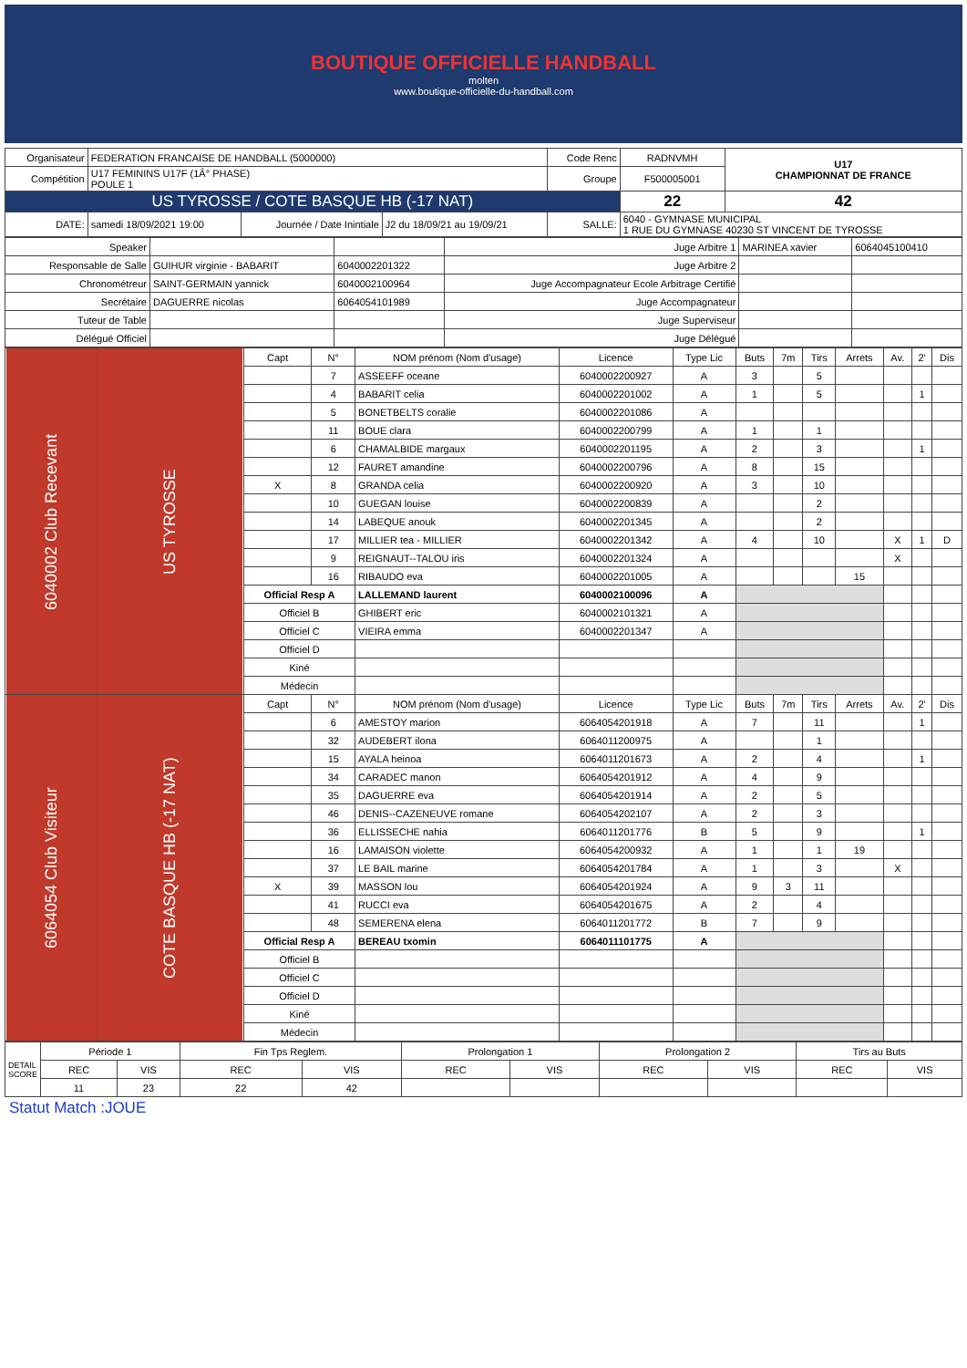BOUTIQUE OFFICIELLE HANDBALL
molten
www.boutique-officielle-du-handball.com
| Organisateur | FEDERATION FRANCAISE DE HANDBALL (5000000) | | | Code Renc | RADNVMH | U17 CHAMPIONNAT DE FRANCE |
| Compétition | U17 FEMININS U17F (1Â° PHASE) POULE 1 | | | Groupe | F500005001 | |
| US TYROSSE / COTE BASQUE HB (-17 NAT) | | | | | 22 | 42 |
| DATE: | samedi 18/09/2021 19:00 | Journée / Date Inintiale | J2 du 18/09/21 au 19/09/21 | SALLE: | 6040 - GYMNASE MUNICIPAL 1 RUE DU GYMNASE 40230 ST VINCENT DE TYROSSE | |
| Speaker | | | Juge Arbitre 1 | MARINEA xavier | 6064045100410 |
| Responsable de Salle | GUIHUR virginie - BABARIT | 6040002201322 | Juge Arbitre 2 | | |
| Chronométreur | SAINT-GERMAIN yannick | 6040002100964 | Juge Accompagnateur Ecole Arbitrage Certifié | | |
| Secrétaire | DAGUERRE nicolas | 6064054101989 | Juge Accompagnateur | | |
| Tuteur de Table | | | Juge Superviseur | | |
| Délégué Officiel | | | Juge Délégué | | |
| 6040002 Club Recevant | US TYROSSE | Capt | N° | NOM prénom (Nom d'usage) | Licence | Type Lic | Buts | 7m | Tirs | Arrets | Av. | 2' | Dis |
| | | | 7 | ASSEEFF oceane | 6040002200927 | A | 3 | | 5 | | | | |
| | | | 4 | BABARIT celia | 6040002201002 | A | 1 | | 5 | | | 1 | |
| | | | 5 | BONETBELTS coralie | 6040002201086 | A | | | | | | | |
| | | | 11 | BOUE clara | 6040002200799 | A | 1 | | 1 | | | | |
| | | | 6 | CHAMALBIDE margaux | 6040002201195 | A | 2 | | 3 | | | 1 | |
| | | | 12 | FAURET amandine | 6040002200796 | A | 8 | | 15 | | | | |
| | | X | 8 | GRANDA celia | 6040002200920 | A | 3 | | 10 | | | | |
| | | | 10 | GUEGAN louise | 6040002200839 | A | | | 2 | | | | |
| | | | 14 | LABEQUE anouk | 6040002201345 | A | | | 2 | | | | |
| | | | 17 | MILLIER tea - MILLIER | 6040002201342 | A | 4 | | 10 | | X | 1 | D |
| | | | 9 | REIGNAUT--TALOU iris | 6040002201324 | A | | | | | X | | |
| | | | 16 | RIBAUDO eva | 6040002201005 | A | | | | 15 | | | |
| | | Official Resp A | | LALLEMAND laurent | 6040002100096 | A | | | | | | | |
| | | Officiel B | | GHIBERT eric | 6040002101321 | A | | | | | | | |
| | | Officiel C | | VIEIRA emma | 6040002201347 | A | | | | | | | |
| | | Officiel D | | | | | | | | | | | |
| | | Kiné | | | | | | | | | | | |
| | | Médecin | | | | | | | | | | | |
| 6064054 Club Visiteur | COTE BASQUE HB (-17 NAT) | Capt | N° | NOM prénom (Nom d'usage) | Licence | Type Lic | Buts | 7m | Tirs | Arrets | Av. | 2' | Dis |
| | | | 6 | AMESTOY marion | 6064054201918 | A | 7 | | 11 | | | 1 | |
| | | | 32 | AUDEBERT ilona | 6064011200975 | A | | | 1 | | | | |
| | | | 15 | AYALA heinoa | 6064011201673 | A | 2 | | 4 | | | 1 | |
| | | | 34 | CARADEC manon | 6064054201912 | A | 4 | | 9 | | | | |
| | | | 35 | DAGUERRE eva | 6064054201914 | A | 2 | | 5 | | | | |
| | | | 46 | DENIS--CAZENEUVE romane | 6064054202107 | A | 2 | | 3 | | | | |
| | | | 36 | ELLISSECHE nahia | 6064011201776 | B | 5 | | 9 | | | 1 | |
| | | | 16 | LAMAISON violette | 6064054200932 | A | 1 | | 1 | 19 | | | |
| | | | 37 | LE BAIL marine | 6064054201784 | A | 1 | | 3 | | X | | |
| | | X | 39 | MASSON lou | 6064054201924 | A | 9 | 3 | 11 | | | | |
| | | | 41 | RUCCI eva | 6064054201675 | A | 2 | | 4 | | | | |
| | | | 48 | SEMERENA elena | 6064011201772 | B | 7 | | 9 | | | | |
| | | Official Resp A | | BEREAU txomin | 6064011101775 | A | | | | | | | |
| | | Officiel B | | | | | | | | | | | |
| | | Officiel C | | | | | | | | | | | |
| | | Officiel D | | | | | | | | | | | |
| | | Kiné | | | | | | | | | | | |
| | | Médecin | | | | | | | | | | | |
| DETAIL SCORE | Période 1 | | Fin Tps Reglem. | | Prolongation 1 | | Prolongation 2 | | Tirs au Buts | |
| | REC | VIS | REC | VIS | REC | VIS | REC | VIS | REC | VIS |
| | 11 | 23 | 22 | 42 | | | | | | |
Statut Match :JOUE